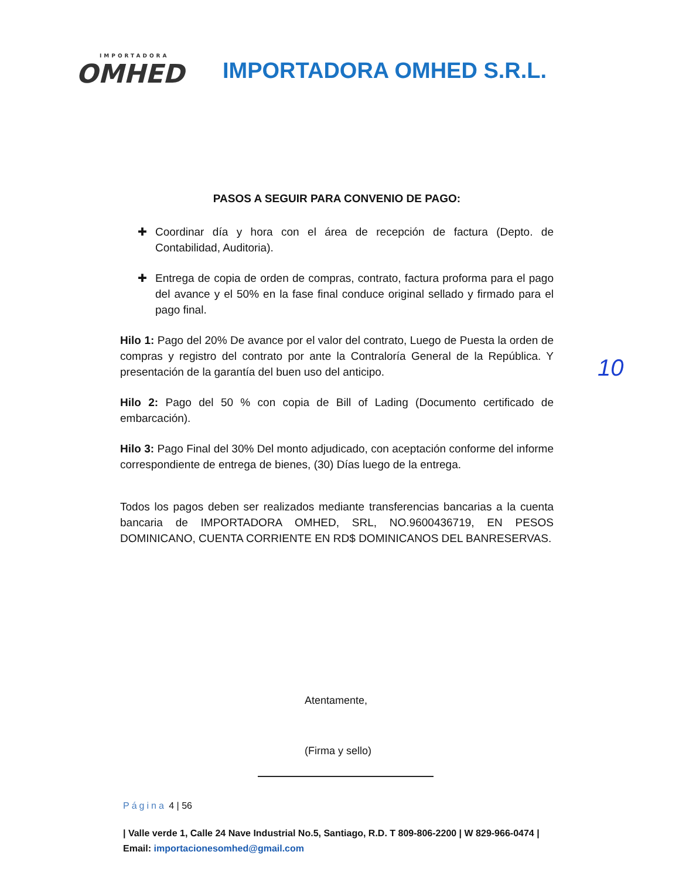IMPORTADORA
OMHED
IMPORTADORA OMHED S.R.L.
PASOS A SEGUIR PARA CONVENIO DE PAGO:
✚ Coordinar día y hora con el área de recepción de factura (Depto. de Contabilidad, Auditoria).
✚ Entrega de copia de orden de compras, contrato, factura proforma para el pago del avance y el 50% en la fase final conduce original sellado y firmado para el pago final.
Hilo 1: Pago del 20% De avance por el valor del contrato, Luego de Puesta la orden de compras y registro del contrato por ante la Contraloría General de la República. Y presentación de la garantía del buen uso del anticipo.
Hilo 2: Pago del 50 % con copia de Bill of Lading (Documento certificado de embarcación).
Hilo 3: Pago Final del 30% Del monto adjudicado, con aceptación conforme del informe correspondiente de entrega de bienes, (30) Días luego de la entrega.
Todos los pagos deben ser realizados mediante transferencias bancarias a la cuenta bancaria de IMPORTADORA OMHED, SRL, NO.9600436719, EN PESOS DOMINICANO, CUENTA CORRIENTE EN RD$ DOMINICANOS DEL BANRESERVAS.
Atentamente,
(Firma y sello)
Página 4 | 56
| Valle verde 1, Calle 24 Nave Industrial No.5, Santiago, R.D. T 809-806-2200 | W 829-966-0474 | Email: importacionesomhed@gmail.com
10